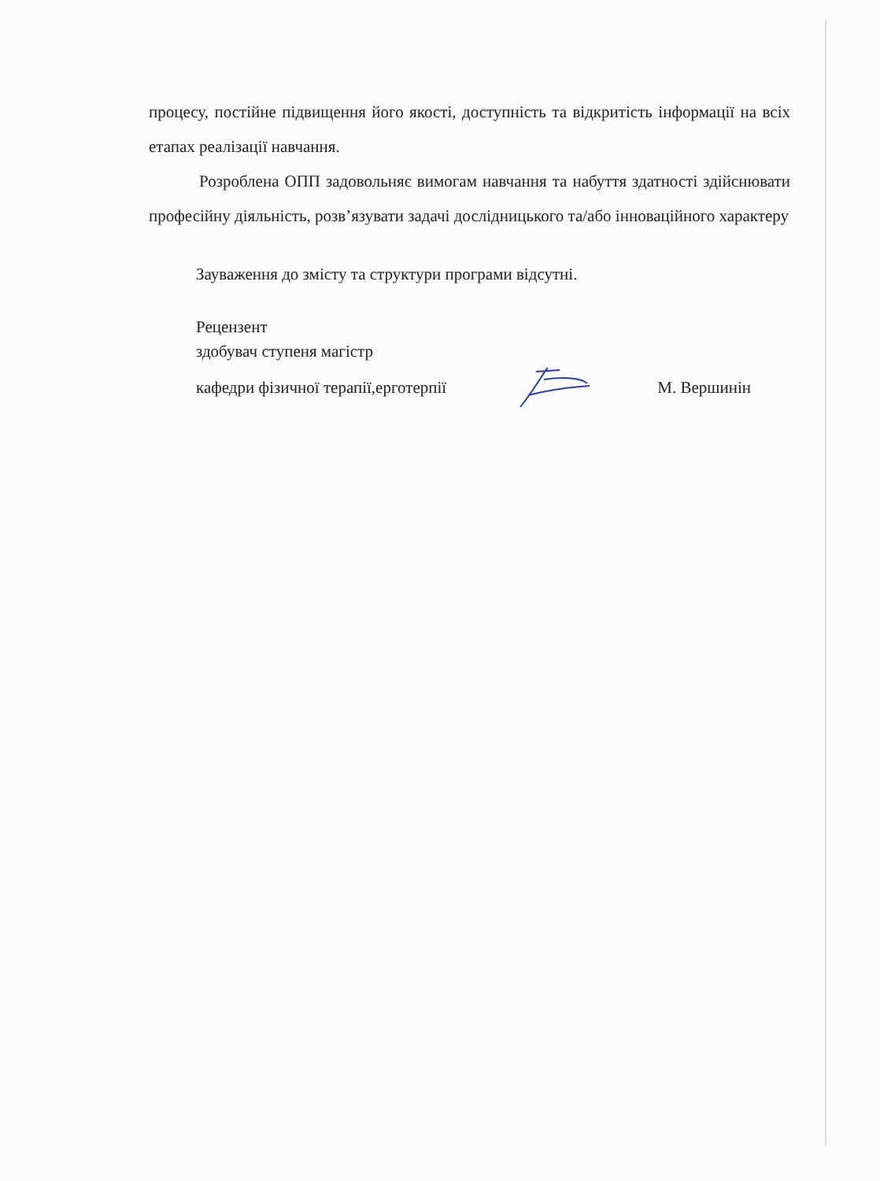процесу, постійне підвищення його якості, доступність та відкритість інформації на всіх етапах реалізації навчання.
Розроблена ОПП задовольняє вимогам навчання та набуття здатності здійснювати професійну діяльність, розв’язувати задачі дослідницького та/або інноваційного характеру
Зауваження до змісту та структури програми відсутні.
Рецензент
здобувач ступеня магістр
кафедри фізичної терапії,ерготерпії М. Вершинін